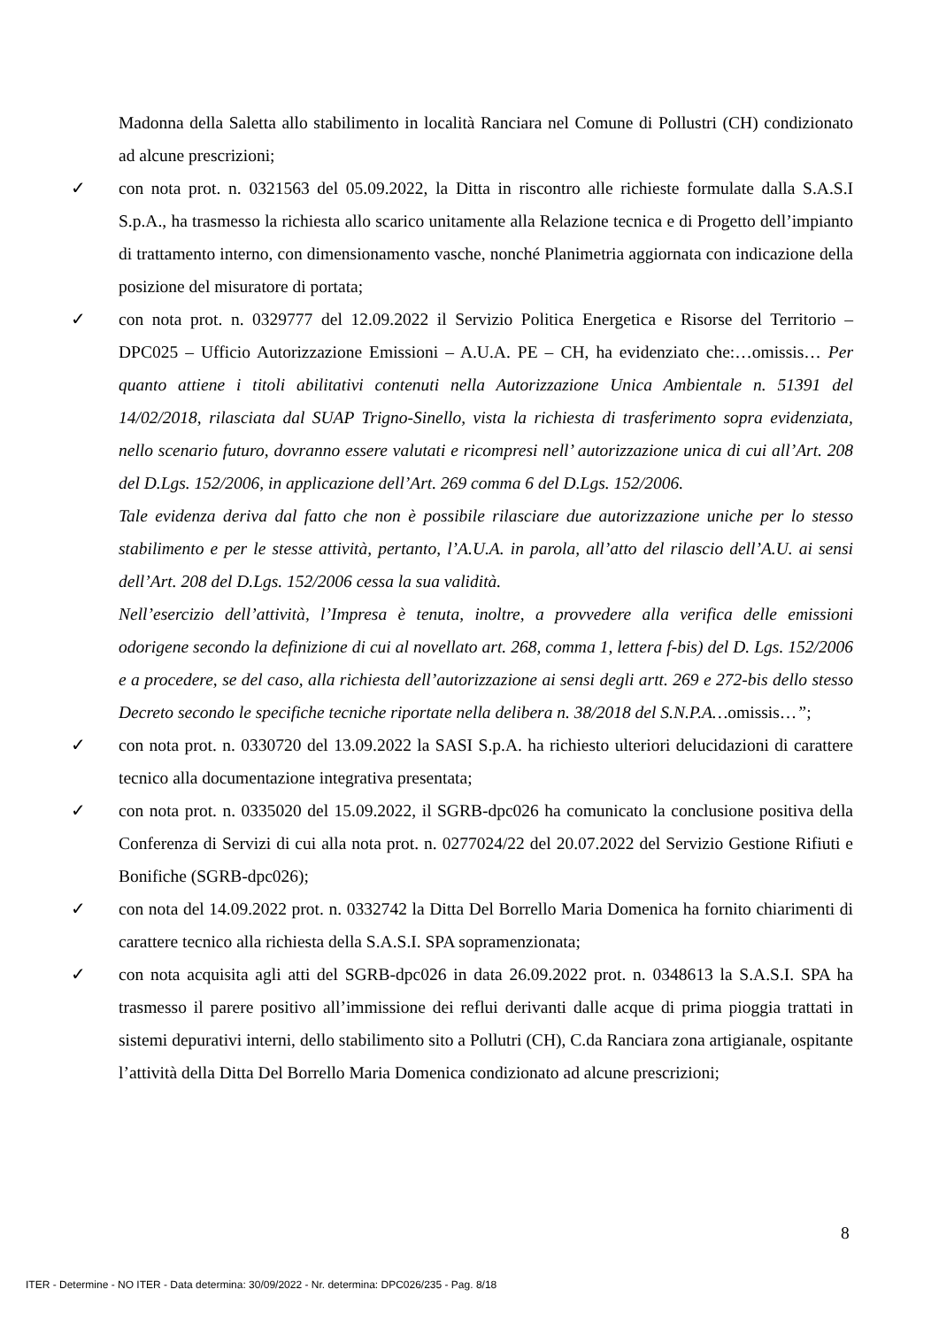Madonna della Saletta allo stabilimento in località Ranciara nel Comune di Pollustri (CH) condizionato ad alcune prescrizioni;
✓ con nota prot. n. 0321563 del 05.09.2022, la Ditta in riscontro alle richieste formulate dalla S.A.S.I S.p.A., ha trasmesso la richiesta allo scarico unitamente alla Relazione tecnica e di Progetto dell’impianto di trattamento interno, con dimensionamento vasche, nonché Planimetria aggiornata con indicazione della posizione del misuratore di portata;
✓ con nota prot. n. 0329777 del 12.09.2022 il Servizio Politica Energetica e Risorse del Territorio – DPC025 – Ufficio Autorizzazione Emissioni – A.U.A. PE – CH, ha evidenziato che:…omissis… Per quanto attiene i titoli abilitativi contenuti nella Autorizzazione Unica Ambientale n. 51391 del 14/02/2018, rilasciata dal SUAP Trigno-Sinello, vista la richiesta di trasferimento sopra evidenziata, nello scenario futuro, dovranno essere valutati e ricompresi nell’ autorizzazione unica di cui all’Art. 208 del D.Lgs. 152/2006, in applicazione dell’Art. 269 comma 6 del D.Lgs. 152/2006.
Tale evidenza deriva dal fatto che non è possibile rilasciare due autorizzazione uniche per lo stesso stabilimento e per le stesse attività, pertanto, l’A.U.A. in parola, all’atto del rilascio dell’A.U. ai sensi dell’Art. 208 del D.Lgs. 152/2006 cessa la sua validità.
Nell’esercizio dell’attività, l’Impresa è tenuta, inoltre, a provvedere alla verifica delle emissioni odorigene secondo la definizione di cui al novellato art. 268, comma 1, lettera f-bis) del D. Lgs. 152/2006 e a procedere, se del caso, alla richiesta dell’autorizzazione ai sensi degli artt. 269 e 272-bis dello stesso Decreto secondo le specifiche tecniche riportate nella delibera n. 38/2018 del S.N.P.A…omissis…”;
✓ con nota prot. n. 0330720 del 13.09.2022 la SASI S.p.A. ha richiesto ulteriori delucidazioni di carattere tecnico alla documentazione integrativa presentata;
✓ con nota prot. n. 0335020 del 15.09.2022, il SGRB-dpc026 ha comunicato la conclusione positiva della Conferenza di Servizi di cui alla nota prot. n. 0277024/22 del 20.07.2022 del Servizio Gestione Rifiuti e Bonifiche (SGRB-dpc026);
✓ con nota del 14.09.2022 prot. n. 0332742 la Ditta Del Borrello Maria Domenica ha fornito chiarimenti di carattere tecnico alla richiesta della S.A.S.I. SPA sopramenzionata;
✓ con nota acquisita agli atti del SGRB-dpc026 in data 26.09.2022 prot. n. 0348613 la S.A.S.I. SPA ha trasmesso il parere positivo all’immissione dei reflui derivanti dalle acque di prima pioggia trattati in sistemi depurativi interni, dello stabilimento sito a Pollutri (CH), C.da Ranciara zona artigianale, ospitante l’attività della Ditta Del Borrello Maria Domenica condizionato ad alcune prescrizioni;
8
ITER - Determine - NO ITER - Data determina: 30/09/2022 - Nr. determina: DPC026/235 - Pag. 8/18